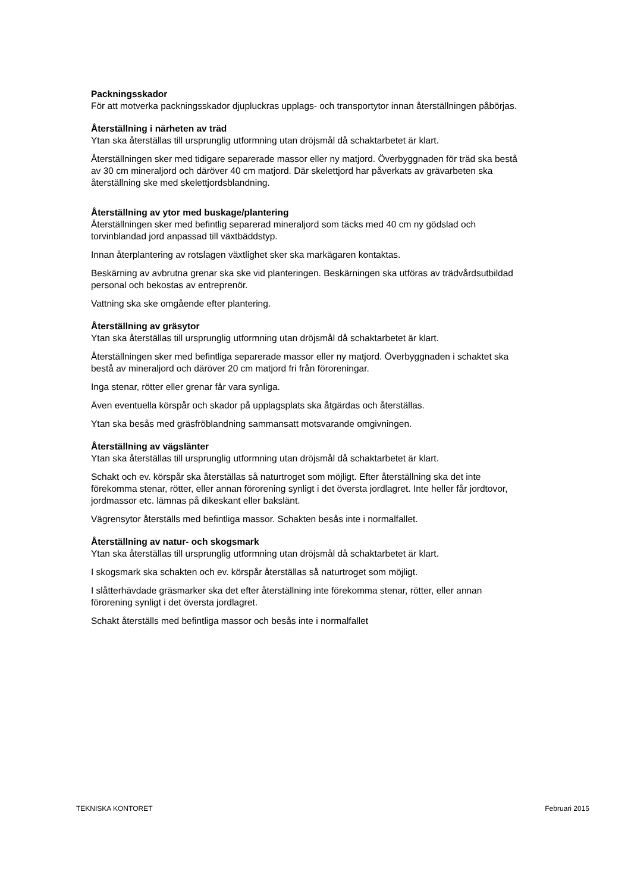Packningsskador
För att motverka packningsskador djupluckras upplags- och transportytor innan återställningen påbörjas.
Återställning i närheten av träd
Ytan ska återställas till ursprunglig utformning utan dröjsmål då schaktarbetet är klart.
Återställningen sker med tidigare separerade massor eller ny matjord. Överbyggnaden för träd ska bestå av 30 cm mineraljord och däröver 40 cm matjord. Där skelettjord har påverkats av grävarbeten ska återställning ske med skelettjordsblandning.
Återställning av ytor med buskage/plantering
Återställningen sker med befintlig separerad mineraljord som täcks med 40 cm ny gödslad och torvinblandad jord anpassad till växtbäddstyp.
Innan återplantering av rotslagen växtlighet sker ska markägaren kontaktas.
Beskärning av avbrutna grenar ska ske vid planteringen. Beskärningen ska utföras av trädvårdsutbildad personal och bekostas av entreprenör.
Vattning ska ske omgående efter plantering.
Återställning av gräsytor
Ytan ska återställas till ursprunglig utformning utan dröjsmål då schaktarbetet är klart.
Återställningen sker med befintliga separerade massor eller ny matjord. Överbyggnaden i schaktet ska bestå av mineraljord och däröver 20 cm matjord fri från föroreningar.
Inga stenar, rötter eller grenar får vara synliga.
Även eventuella körspår och skador på upplagsplats ska åtgärdas och återställas.
Ytan ska besås med gräsfröblandning sammansatt motsvarande omgivningen.
Återställning av vägslänter
Ytan ska återställas till ursprunglig utformning utan dröjsmål då schaktarbetet är klart.
Schakt och ev. körspår ska återställas så naturtroget som möjligt. Efter återställning ska det inte förekomma stenar, rötter, eller annan förorening synligt i det översta jordlagret. Inte heller får jordtovor, jordmassor etc. lämnas på dikeskant eller bakslänt.
Vägrensytor återställs med befintliga massor. Schakten besås inte i normalfallet.
Återställning av natur- och skogsmark
Ytan ska återställas till ursprunglig utformning utan dröjsmål då schaktarbetet är klart.
I skogsmark ska schakten och ev. körspår återställas så naturtroget som möjligt.
I slåtterhävdade gräsmarker ska det efter återställning inte förekomma stenar, rötter, eller annan förorening synligt i det översta jordlagret.
Schakt återställs med befintliga massor och besås inte i normalfallet
TEKNISKA KONTORET Februari 2015